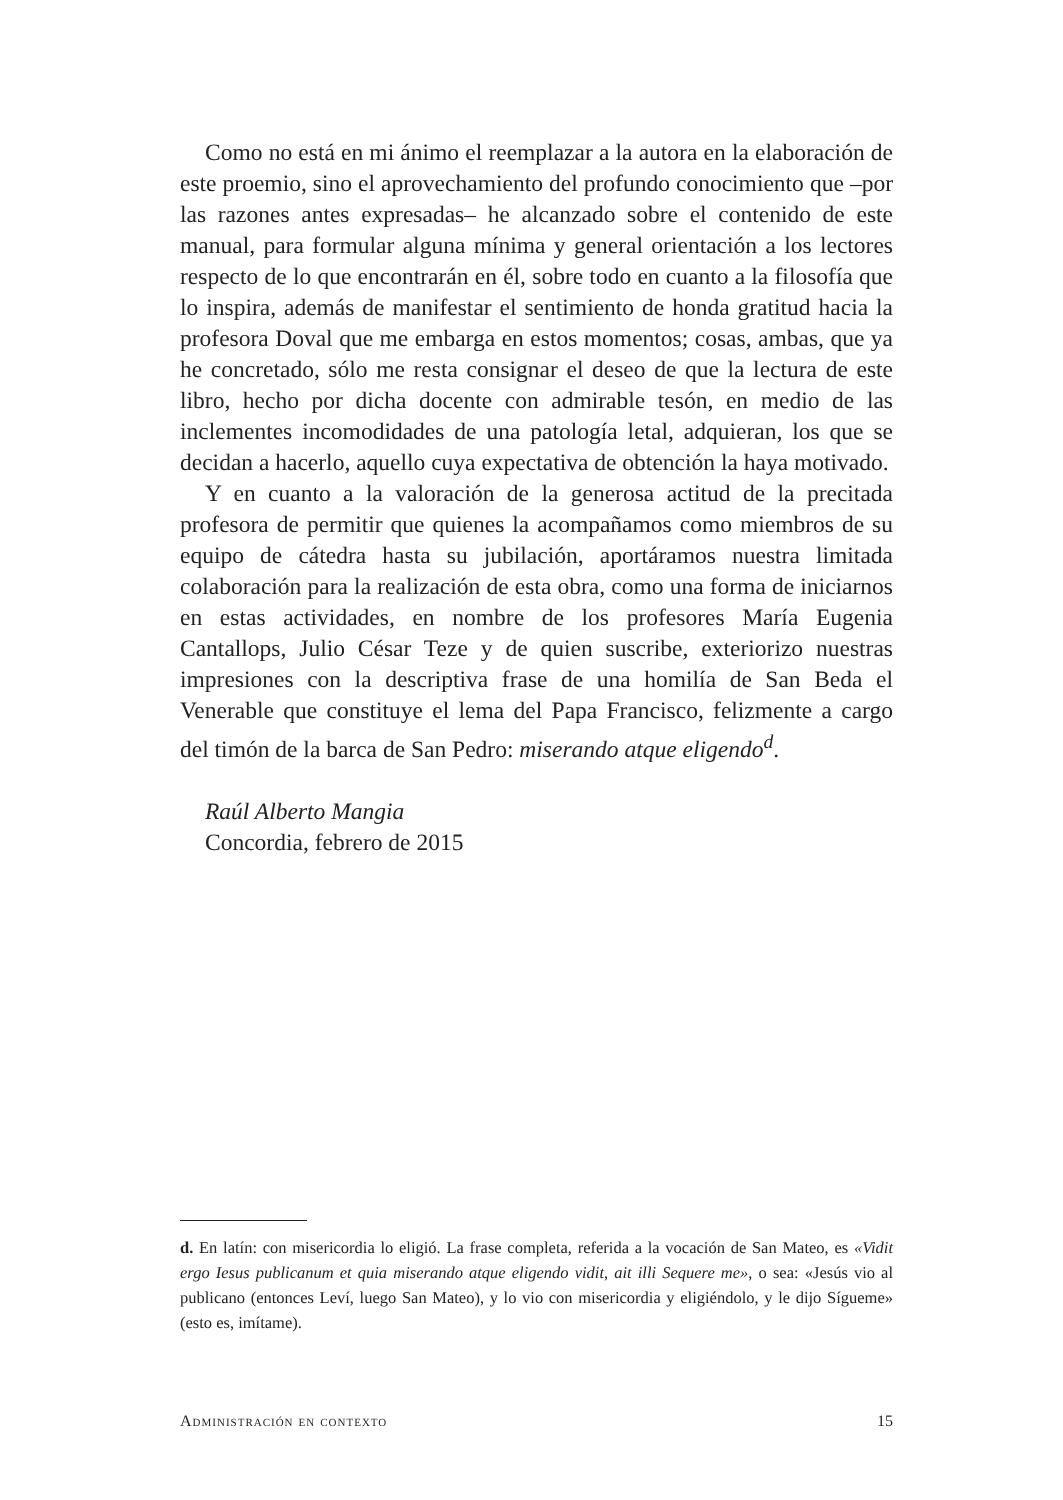Como no está en mi ánimo el reemplazar a la autora en la elaboración de este proemio, sino el aprovechamiento del profundo conocimiento que –por las razones antes expresadas– he alcanzado sobre el contenido de este manual, para formular alguna mínima y general orientación a los lectores respecto de lo que encontrarán en él, sobre todo en cuanto a la filosofía que lo inspira, además de manifestar el sentimiento de honda gratitud hacia la profesora Doval que me embarga en estos momentos; cosas, ambas, que ya he concretado, sólo me resta consignar el deseo de que la lectura de este libro, hecho por dicha docente con admirable tesón, en medio de las inclementes incomodidades de una patología letal, adquieran, los que se decidan a hacerlo, aquello cuya expectativa de obtención la haya motivado.
Y en cuanto a la valoración de la generosa actitud de la precitada profesora de permitir que quienes la acompañamos como miembros de su equipo de cátedra hasta su jubilación, aportáramos nuestra limitada colaboración para la realización de esta obra, como una forma de iniciarnos en estas actividades, en nombre de los profesores María Eugenia Cantallops, Julio César Teze y de quien suscribe, exteriorizo nuestras impresiones con la descriptiva frase de una homilía de San Beda el Venerable que constituye el lema del Papa Francisco, felizmente a cargo del timón de la barca de San Pedro: miserando atque eligendo<sup>d</sup>.
Raúl Alberto Mangia
Concordia, febrero de 2015
d. En latín: con misericordia lo eligió. La frase completa, referida a la vocación de San Mateo, es «Vidit ergo Iesus publicanum et quia miserando atque eligendo vidit, ait illi Sequere me», o sea: «Jesús vio al publicano (entonces Leví, luego San Mateo), y lo vio con misericordia y eligiéndolo, y le dijo Sígueme» (esto es, imítame).
Administración en contexto 15